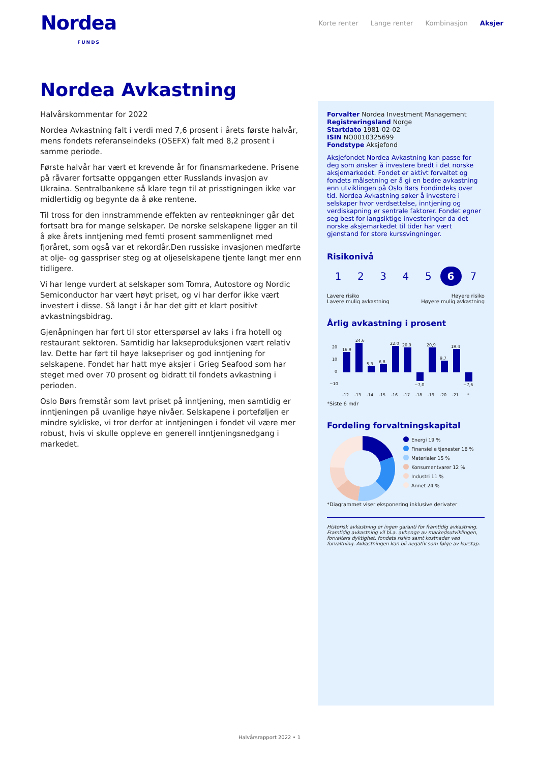Nordea
FUNDS
Korte renter Lange renter Kombinasjon Aksjer
Nordea Avkastning
Halvårskommentar for 2022
Nordea Avkastning falt i verdi med 7,6 prosent i årets første halvår, mens fondets referanseindeks (OSEFX) falt med 8,2 prosent i samme periode.
Første halvår har vært et krevende år for finansmarkedene. Prisene på råvarer fortsatte oppgangen etter Russlands invasjon av Ukraina. Sentralbankene så klare tegn til at prisstigningen ikke var midlertidig og begynte da å øke rentene.
Til tross for den innstrammende effekten av renteøkninger går det fortsatt bra for mange selskaper. De norske selskapene ligger an til å øke årets inntjening med femti prosent sammenlignet med fjoråret, som også var et rekordår.Den russiske invasjonen medførte at olje- og gasspriser steg og at oljeselskapene tjente langt mer enn tidligere.
Vi har lenge vurdert at selskaper som Tomra, Autostore og Nordic Semiconductor har vært høyt priset, og vi har derfor ikke vært investert i disse. Så langt i år har det gitt et klart positivt avkastningsbidrag.
Gjenåpningen har ført til stor etterspørsel av laks i fra hotell og restaurant sektoren. Samtidig har lakseproduksjonen vært relativ lav. Dette har ført til høye laksepriser og god inntjening for selskapene. Fondet har hatt mye aksjer i Grieg Seafood som har steget med over 70 prosent og bidratt til fondets avkastning i perioden.
Oslo Børs fremstår som lavt priset på inntjening, men samtidig er inntjeningen på uvanlige høye nivåer. Selskapene i porteføljen er mindre sykliske, vi tror derfor at inntjeningen i fondet vil være mer robust, hvis vi skulle oppleve en generell inntjeningsnedgang i markedet.
Forvalter Nordea Investment Management
Registreringsland Norge
Startdato 1981-02-02
ISIN NO0010325699
Fondstype Aksjefond
Aksjefondet Nordea Avkastning kan passe for deg som ønsker å investere bredt i det norske aksjemarkedet. Fondet er aktivt forvaltet og fondets målsetning er å gi en bedre avkastning enn utviklingen på Oslo Børs Fondindeks over tid. Nordea Avkastning søker å investere i selskaper hvor verdsettelse, inntjening og verdiskapning er sentrale faktorer. Fondet egner seg best for langsiktige investeringer da det norske aksjemarkedet til tider har vært gjenstand for store kurssvingninger.
Risikonivå
1 2 3 4 5 6 7
Lavere risiko
Lavere mulig avkastning
Høyere risiko
Høyere mulig avkastning
Årlig avkastning i prosent
20
10
0
−10
16,9
24,6
5,3
6,8
22,0
20,9
−7,0
20,9
9,7
19,4
−7,6
-12
-13
-14
-15
-16
-17
-18
-19
-20
-21
*
*Siste 6 mdr
Fordeling forvaltningskapital
Energi 19 %
Finansielle tjenester 18 %
Materialer 15 %
Konsumentvarer 12 %
Industri 11 %
Annet 24 %
*Diagrammet viser eksponering inklusive derivater
Historisk avkastning er ingen garanti for framtidig avkastning. Framtidig avkastning vil bl.a. avhenge av markedsutviklingen, forvalters dyktighet, fondets risiko samt kostnader ved forvaltning. Avkastningen kan bli negativ som følge av kurstap.
Halvårsrapport 2022 • 1